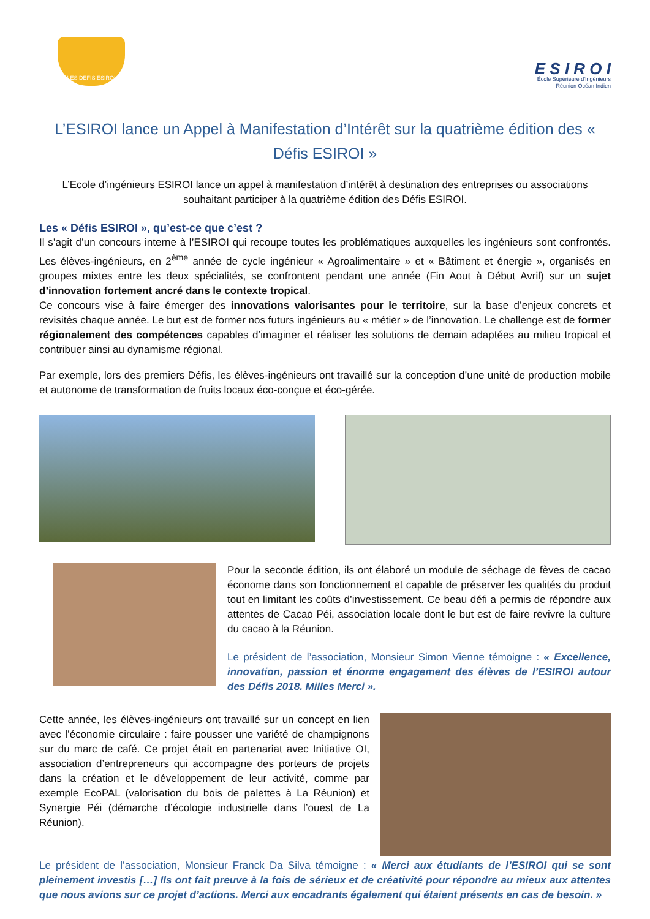LES DÉFIS ESIROI
E S I R O I
École Supérieure d'Ingénieurs
Réunion Océan Indien
L’ESIROI lance un Appel à Manifestation d’Intérêt sur la quatrième édition des « Défis ESIROI »
L’Ecole d’ingénieurs ESIROI lance un appel à manifestation d’intérêt à destination des entreprises ou associations souhaitant participer à la quatrième édition des Défis ESIROI.
Les « Défis ESIROI », qu’est-ce que c’est ?
Il s’agit d’un concours interne à l’ESIROI qui recoupe toutes les problématiques auxquelles les ingénieurs sont confrontés. Les élèves-ingénieurs, en 2<sup>ème</sup> année de cycle ingénieur « Agroalimentaire » et « Bâtiment et énergie », organisés en groupes mixtes entre les deux spécialités, se confrontent pendant une année (Fin Aout à Début Avril) sur un sujet d’innovation fortement ancré dans le contexte tropical.
Ce concours vise à faire émerger des innovations valorisantes pour le territoire, sur la base d’enjeux concrets et revisités chaque année. Le but est de former nos futurs ingénieurs au « métier » de l’innovation. Le challenge est de former régionalement des compétences capables d’imaginer et réaliser les solutions de demain adaptées au milieu tropical et contribuer ainsi au dynamisme régional.
Par exemple, lors des premiers Défis, les élèves-ingénieurs ont travaillé sur la conception d’une unité de production mobile et autonome de transformation de fruits locaux éco-conçue et éco-gérée.
Pour la seconde édition, ils ont élaboré un module de séchage de fèves de cacao économe dans son fonctionnement et capable de préserver les qualités du produit tout en limitant les coûts d’investissement. Ce beau défi a permis de répondre aux attentes de Cacao Péi, association locale dont le but est de faire revivre la culture du cacao à la Réunion.
Le président de l’association, Monsieur Simon Vienne témoigne : « Excellence, innovation, passion et énorme engagement des élèves de l’ESIROI autour des Défis 2018. Milles Merci ».
Cette année, les élèves-ingénieurs ont travaillé sur un concept en lien avec l’économie circulaire : faire pousser une variété de champignons sur du marc de café. Ce projet était en partenariat avec Initiative OI, association d’entrepreneurs qui accompagne des porteurs de projets dans la création et le développement de leur activité, comme par exemple EcoPAL (valorisation du bois de palettes à La Réunion) et Synergie Péi (démarche d’écologie industrielle dans l’ouest de La Réunion).
Le président de l’association, Monsieur Franck Da Silva témoigne : « Merci aux étudiants de l’ESIROI qui se sont pleinement investis […] Ils ont fait preuve à la fois de sérieux et de créativité pour répondre au mieux aux attentes que nous avions sur ce projet d’actions. Merci aux encadrants également qui étaient présents en cas de besoin. »